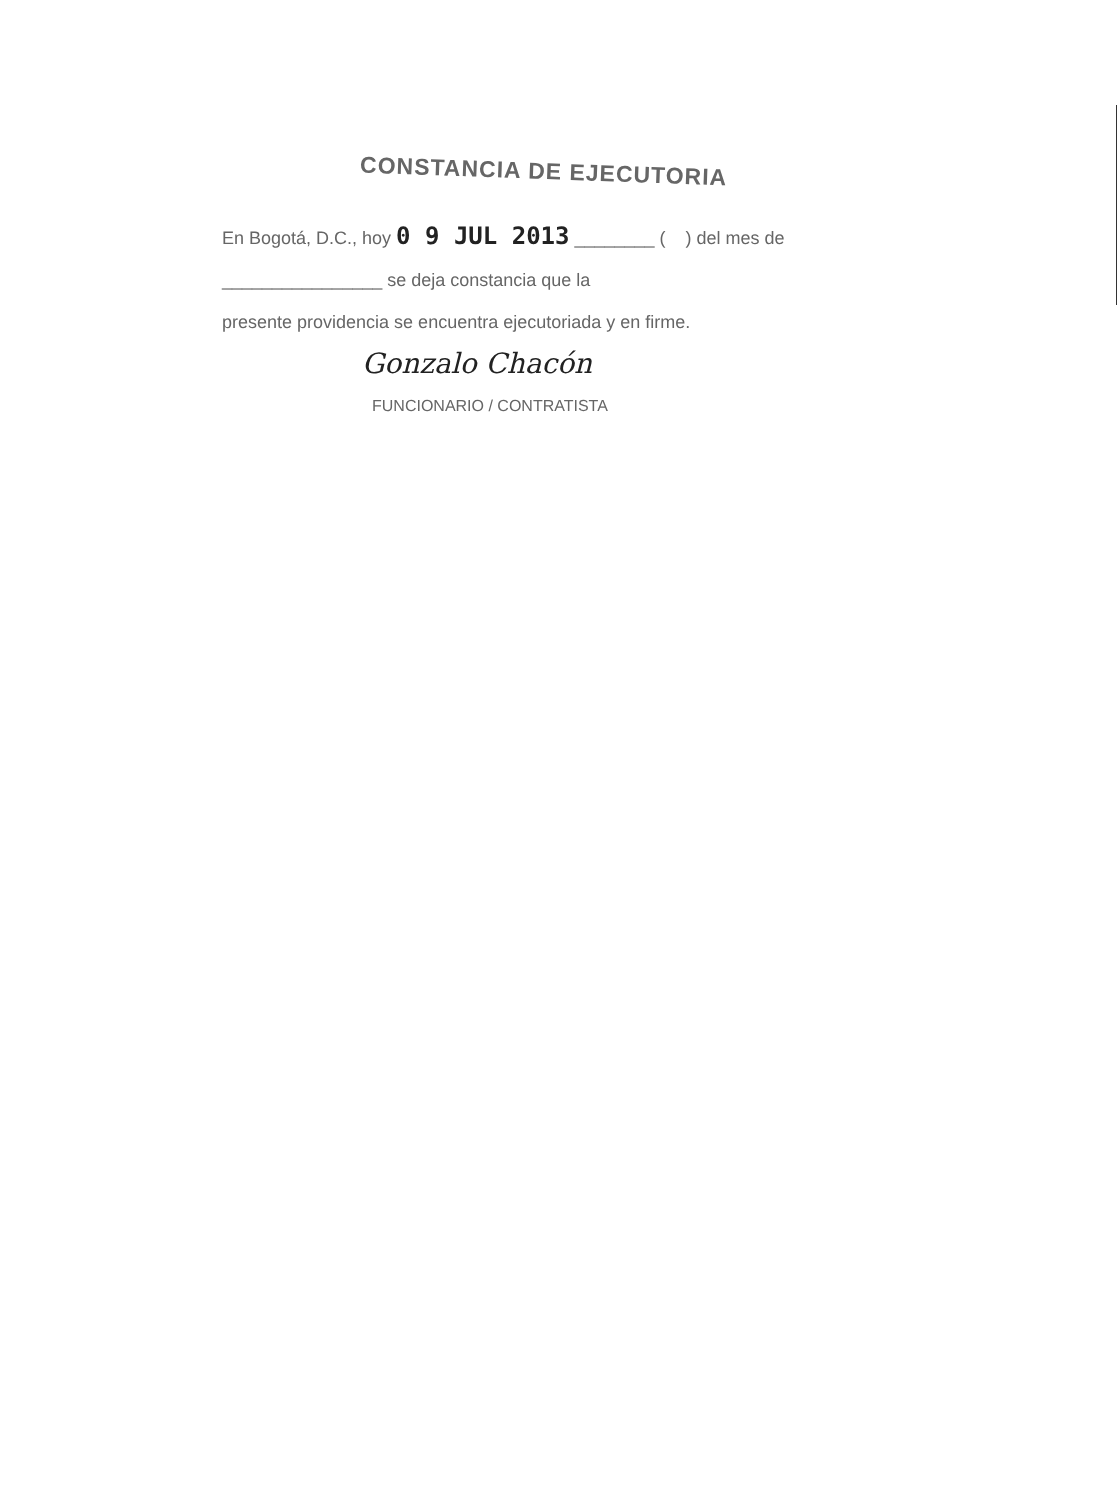CONSTANCIA DE EJECUTORIA
En Bogotá, D.C., hoy 0 9 JUL 2013 ________ ( ) del mes de
________________ se deja constancia que la
presente providencia se encuentra ejecutoriada y en firme.
Gonzalo Chacón
FUNCIONARIO / CONTRATISTA